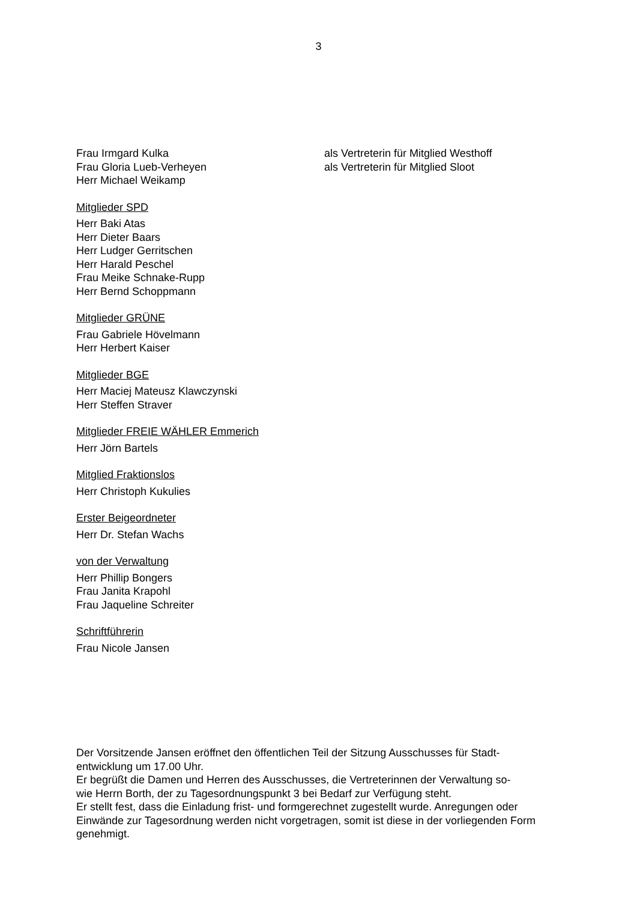3
Frau Irmgard Kulka als Vertreterin für Mitglied Westhoff
Frau Gloria Lueb-Verheyen als Vertreterin für Mitglied Sloot
Herr Michael Weikamp
Mitglieder SPD
Herr Baki Atas
Herr Dieter Baars
Herr Ludger Gerritschen
Herr Harald Peschel
Frau Meike Schnake-Rupp
Herr Bernd Schoppmann
Mitglieder GRÜNE
Frau Gabriele Hövelmann
Herr Herbert Kaiser
Mitglieder BGE
Herr Maciej Mateusz Klawczynski
Herr Steffen Straver
Mitglieder FREIE WÄHLER Emmerich
Herr Jörn Bartels
Mitglied Fraktionslos
Herr Christoph Kukulies
Erster Beigeordneter
Herr Dr. Stefan Wachs
von der Verwaltung
Herr Phillip Bongers
Frau Janita Krapohl
Frau Jaqueline Schreiter
Schriftführerin
Frau Nicole Jansen
Der Vorsitzende Jansen eröffnet den öffentlichen Teil der Sitzung Ausschusses für Stadt-
entwicklung um 17.00 Uhr.
Er begrüßt die Damen und Herren des Ausschusses, die Vertreterinnen der Verwaltung so-
wie Herrn Borth, der zu Tagesordnungspunkt 3 bei Bedarf zur Verfügung steht.
Er stellt fest, dass die Einladung frist- und formgerechnet zugestellt wurde. Anregungen oder Einwände zur Tagesordnung werden nicht vorgetragen, somit ist diese in der vorliegenden Form genehmigt.